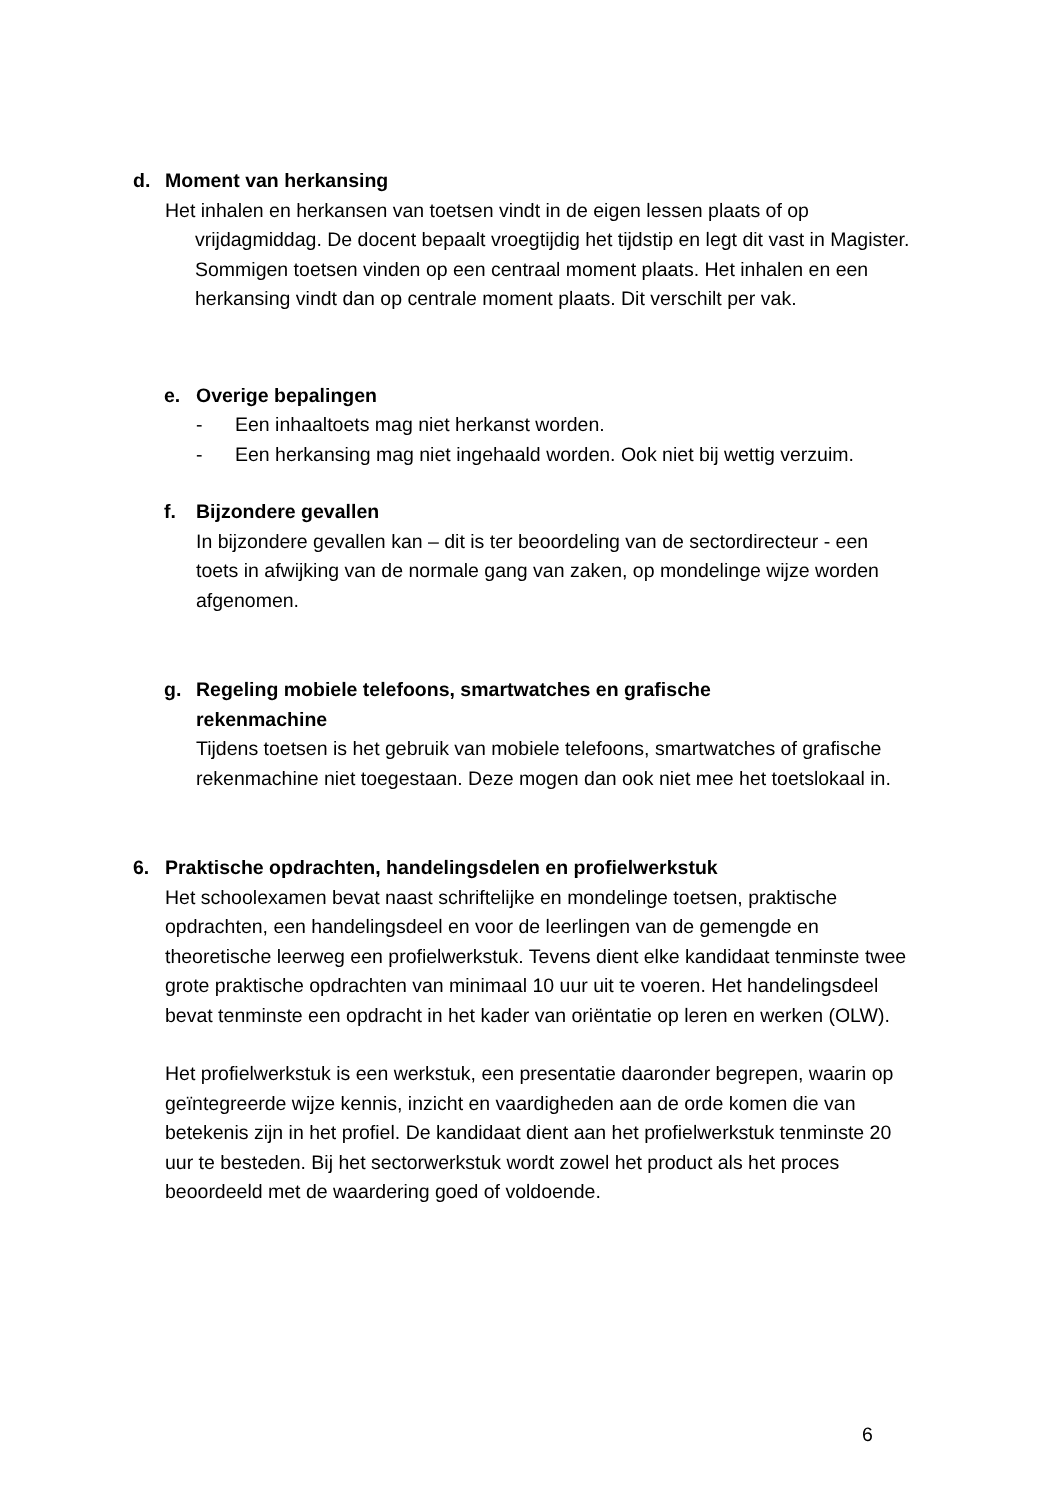d. Moment van herkansing
Het inhalen en herkansen van toetsen vindt in de eigen lessen plaats of op
vrijdagmiddag. De docent bepaalt vroegtijdig het tijdstip en legt dit vast in Magister. Sommigen toetsen vinden op een centraal moment plaats. Het inhalen en een herkansing vindt dan op centrale moment plaats. Dit verschilt per vak.
e. Overige bepalingen
- Een inhaaltoets mag niet herkanst worden.
- Een herkansing mag niet ingehaald worden. Ook niet bij wettig verzuim.
f. Bijzondere gevallen
In bijzondere gevallen kan – dit is ter beoordeling van de sectordirecteur - een toets in afwijking van de normale gang van zaken, op mondelinge wijze worden afgenomen.
g. Regeling mobiele telefoons, smartwatches en grafische
rekenmachine
Tijdens toetsen is het gebruik van mobiele telefoons, smartwatches of grafische rekenmachine niet toegestaan. Deze mogen dan ook niet mee het toetslokaal in.
6. Praktische opdrachten, handelingsdelen en profielwerkstuk
Het schoolexamen bevat naast schriftelijke en mondelinge toetsen, praktische opdrachten, een handelingsdeel en voor de leerlingen van de gemengde en theoretische leerweg een profielwerkstuk. Tevens dient elke kandidaat tenminste twee grote praktische opdrachten van minimaal 10 uur uit te voeren. Het handelingsdeel bevat tenminste een opdracht in het kader van oriëntatie op leren en werken (OLW).
Het profielwerkstuk is een werkstuk, een presentatie daaronder begrepen, waarin op geïntegreerde wijze kennis, inzicht en vaardigheden aan de orde komen die van betekenis zijn in het profiel. De kandidaat dient aan het profielwerkstuk tenminste 20 uur te besteden. Bij het sectorwerkstuk wordt zowel het product als het proces beoordeeld met de waardering goed of voldoende.
6